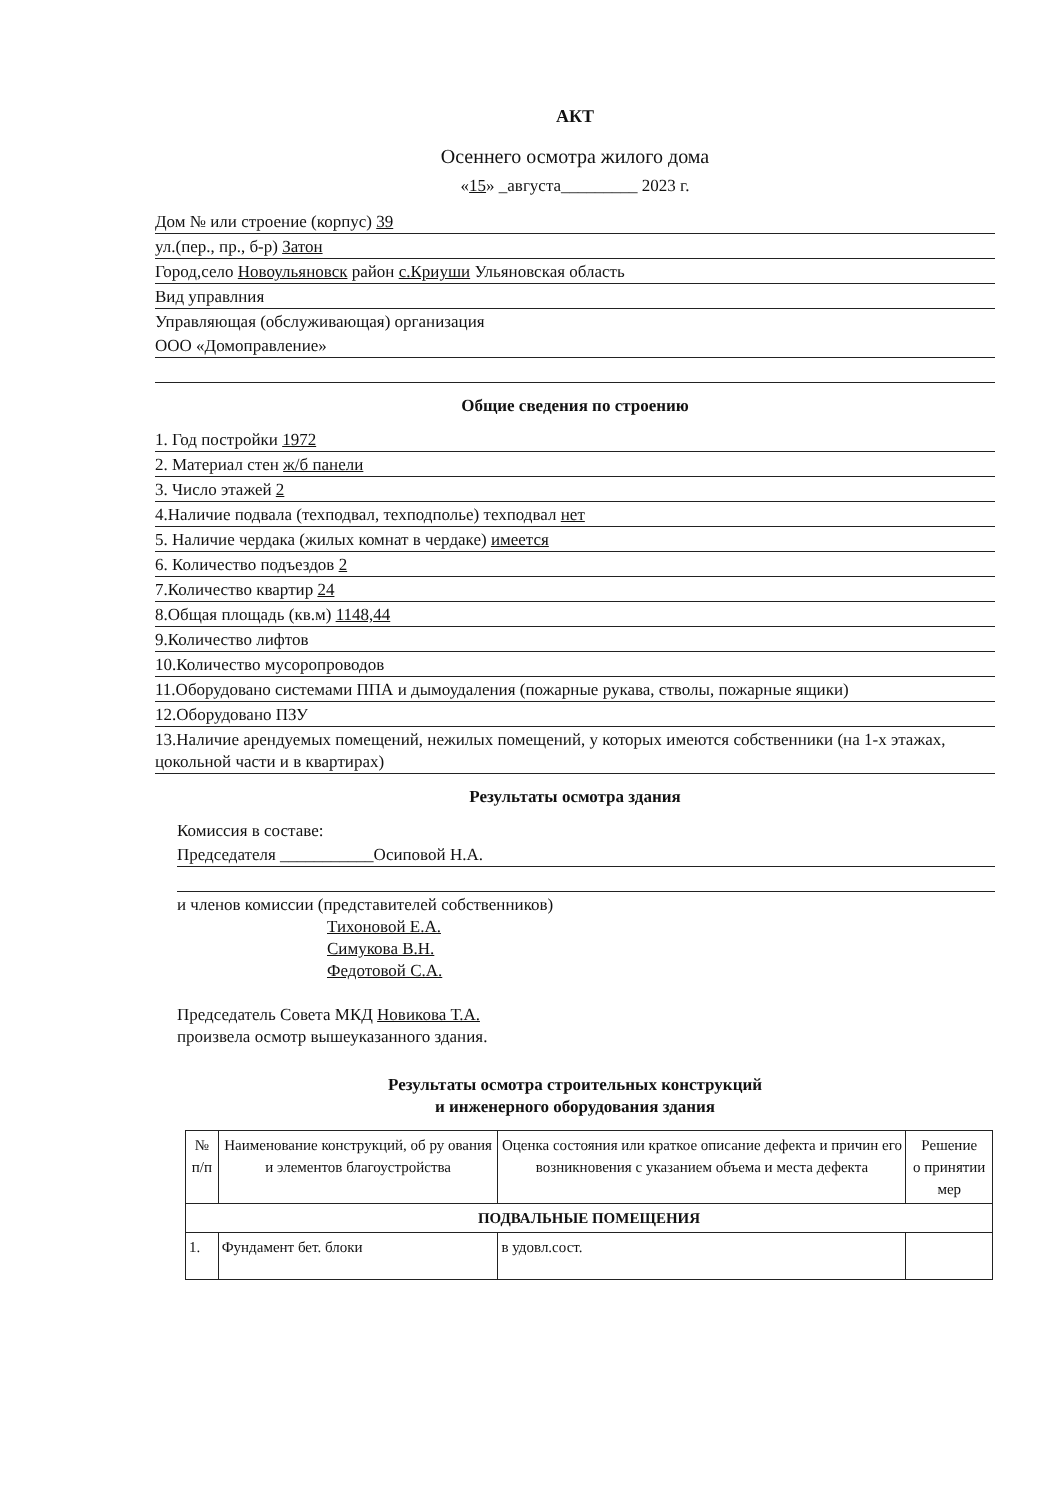АКТ
Осеннего осмотра жилого дома
«15» _августа_________ 2023 г.
Дом № или строение (корпус) 39
ул.(пер., пр., б-р) Затон
Город,село Новоульяновск район с.Криуши Ульяновская область
Вид управлния
Управляющая (обслуживающая) организация
ООО «Домоправление»
Общие сведения по строению
1. Год постройки 1972
2. Материал стен ж/б панели
3. Число этажей 2
4.Наличие подвала (техподвал, техподполье) техподвал нет
5. Наличие чердака (жилых комнат в чердаке) имеется
6. Количество подъездов 2
7.Количество квартир 24
8.Общая площадь (кв.м) 1148,44
9.Количество лифтов
10.Количество мусоропроводов
11.Оборудовано системами ППА и дымоудаления (пожарные рукава, стволы, пожарные ящики)
12.Оборудовано ПЗУ
13.Наличие арендуемых помещений, нежилых помещений, у которых имеются собственники (на 1-х этажах, цокольной части и в квартирах)
Результаты осмотра здания
Комиссия в составе:
Председателя ___________Осиповой Н.А.
и членов комиссии (представителей собственников)
Тихоновой Е.А.
Симукова В.Н.
Федотовой С.А.
Председатель Совета МКД Новикова Т.А.
произвела осмотр вышеуказанного здания.
Результаты осмотра строительных конструкций
и инженерного оборудования здания
| № п/п | Наименование конструкций, об ру ования и элементов благоустройства | Оценка состояния или краткое описание дефекта и причин его возникновения с указанием объема и места дефекта | Решение о принятии мер |
| --- | --- | --- | --- |
| ПОДВАЛЬНЫЕ ПОМЕЩЕНИЯ | | | |
| 1. | Фундамент бет. блоки | в удовл.сост. | |